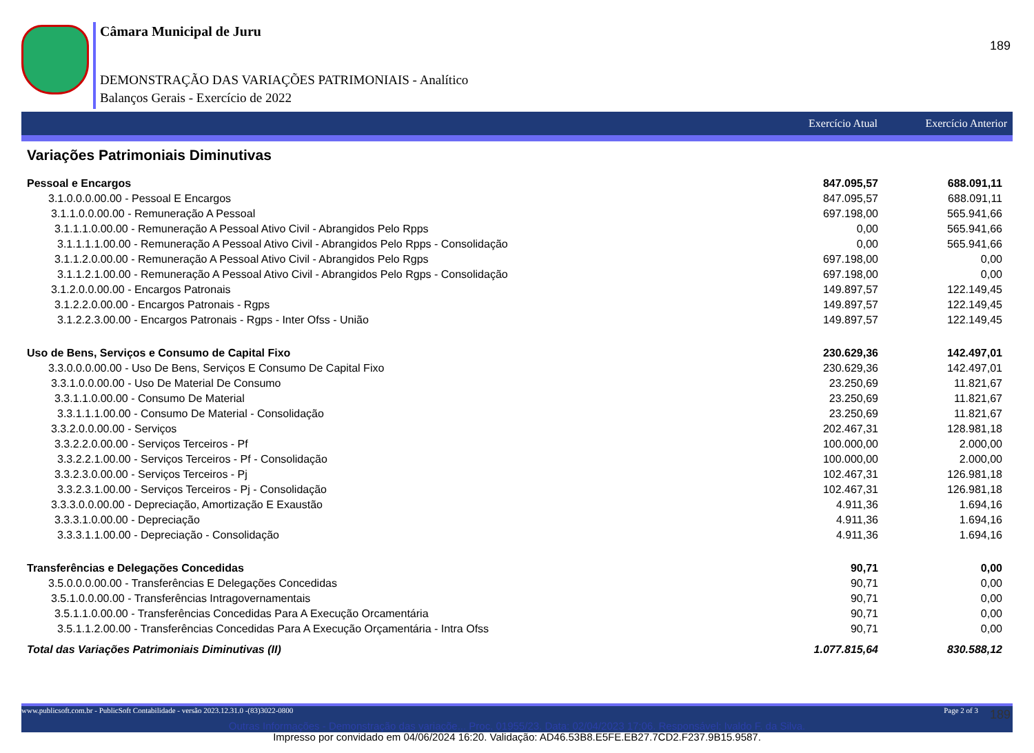189
Câmara Municipal de Juru
DEMONSTRAÇÃO DAS VARIAÇÕES PATRIMONIAIS - Analítico
Balanços Gerais - Exercício de 2022
Exercício Atual Exercício Anterior
Variações Patrimoniais Diminutivas
| Pessoal e Encargos | 847.095,57 | 688.091,11 |
| 3.1.0.0.0.00.00 - Pessoal E Encargos | 847.095,57 | 688.091,11 |
| 3.1.1.0.0.00.00 - Remuneração A Pessoal | 697.198,00 | 565.941,66 |
| 3.1.1.1.0.00.00 - Remuneração A Pessoal Ativo Civil - Abrangidos Pelo Rpps | 0,00 | 565.941,66 |
| 3.1.1.1.1.00.00 - Remuneração A Pessoal Ativo Civil - Abrangidos Pelo Rpps - Consolidação | 0,00 | 565.941,66 |
| 3.1.1.2.0.00.00 - Remuneração A Pessoal Ativo Civil - Abrangidos Pelo Rgps | 697.198,00 | 0,00 |
| 3.1.1.2.1.00.00 - Remuneração A Pessoal Ativo Civil - Abrangidos Pelo Rgps - Consolidação | 697.198,00 | 0,00 |
| 3.1.2.0.0.00.00 - Encargos Patronais | 149.897,57 | 122.149,45 |
| 3.1.2.2.0.00.00 - Encargos Patronais - Rgps | 149.897,57 | 122.149,45 |
| 3.1.2.2.3.00.00 - Encargos Patronais - Rgps - Inter Ofss - União | 149.897,57 | 122.149,45 |
| Uso de Bens, Serviços e Consumo de Capital Fixo | 230.629,36 | 142.497,01 |
| 3.3.0.0.0.00.00 - Uso De Bens, Serviços E Consumo De Capital Fixo | 230.629,36 | 142.497,01 |
| 3.3.1.0.0.00.00 - Uso De Material De Consumo | 23.250,69 | 11.821,67 |
| 3.3.1.1.0.00.00 - Consumo De Material | 23.250,69 | 11.821,67 |
| 3.3.1.1.1.00.00 - Consumo De Material - Consolidação | 23.250,69 | 11.821,67 |
| 3.3.2.0.0.00.00 - Serviços | 202.467,31 | 128.981,18 |
| 3.3.2.2.0.00.00 - Serviços Terceiros - Pf | 100.000,00 | 2.000,00 |
| 3.3.2.2.1.00.00 - Serviços Terceiros - Pf - Consolidação | 100.000,00 | 2.000,00 |
| 3.3.2.3.0.00.00 - Serviços Terceiros - Pj | 102.467,31 | 126.981,18 |
| 3.3.2.3.1.00.00 - Serviços Terceiros - Pj - Consolidação | 102.467,31 | 126.981,18 |
| 3.3.3.0.0.00.00 - Depreciação, Amortização E Exaustão | 4.911,36 | 1.694,16 |
| 3.3.3.1.0.00.00 - Depreciação | 4.911,36 | 1.694,16 |
| 3.3.3.1.1.00.00 - Depreciação - Consolidação | 4.911,36 | 1.694,16 |
| Transferências e Delegações Concedidas | 90,71 | 0,00 |
| 3.5.0.0.0.00.00 - Transferências E Delegações Concedidas | 90,71 | 0,00 |
| 3.5.1.0.0.00.00 - Transferências Intragovernamentais | 90,71 | 0,00 |
| 3.5.1.1.0.00.00 - Transferências Concedidas Para A Execução Orcamentária | 90,71 | 0,00 |
| 3.5.1.1.2.00.00 - Transferências Concedidas Para A Execução Orçamentária - Intra Ofss | 90,71 | 0,00 |
| Total das Variações Patrimoniais Diminutivas (II) | 1.077.815,64 | 830.588,12 |
www.publicsoft.com.br - PublicSoft Contabilidade - versão 2023.12.31.0 -(83)3022-0800 Page 2 of 3
189
Outras Informações - Demonstração das variaçõe... Proc. 01955/23. Data: 02/04/2023 17:06. Responsável: Ivaldo F. da Silva.
Impresso por convidado em 04/06/2024 16:20. Validação: AD46.53B8.E5FE.EB27.7CD2.F237.9B15.9587.